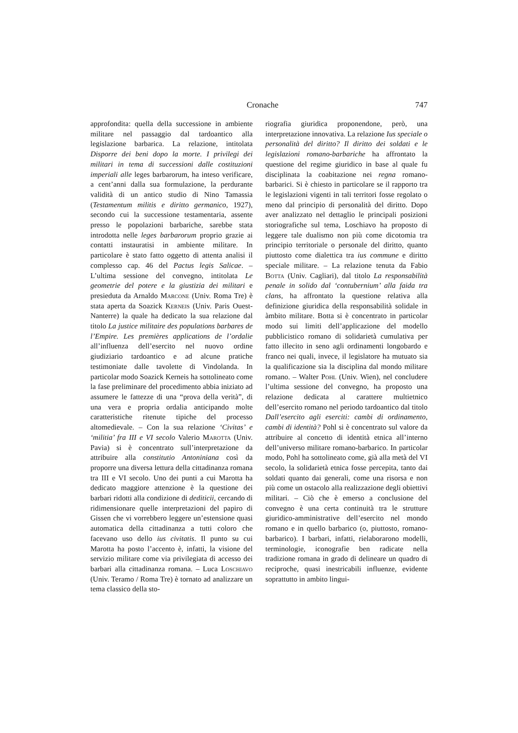Cronache 747
approfondita: quella della successione in ambiente militare nel passaggio dal tardoantico alla legislazione barbarica. La relazione, intitolata Disporre dei beni dopo la morte. I privilegi dei militari in tema di successioni dalle costituzioni imperiali alle leges barbarorum, ha inteso verificare, a cent’anni dalla sua formulazione, la perdurante validità di un antico studio di Nino Tamassia (Testamentum militis e diritto germanico, 1927), secondo cui la successione testamentaria, assente presso le popolazioni barbariche, sarebbe stata introdotta nelle leges barbarorum proprio grazie ai contatti instauratisi in ambiente militare. In particolare è stato fatto oggetto di attenta analisi il complesso cap. 46 del Pactus legis Salicae. – L’ultima sessione del convegno, intitolata Le geometrie del potere e la giustizia dei militari e presieduta da Arnaldo Marcone (Univ. Roma Tre) è stata aperta da Soazick Kerneis (Univ. Paris Ouest-Nanterre) la quale ha dedicato la sua relazione dal titolo La justice militaire des populations barbares de l’Empire. Les premières applications de l’ordalie all’influenza dell’esercito nel nuovo ordine giudiziario tardoantico e ad alcune pratiche testimoniate dalle tavolette di Vindolanda. In particolar modo Soazick Kerneis ha sottolineato come la fase preliminare del procedimento abbia iniziato ad assumere le fattezze di una “prova della verità”, di una vera e propria ordalia anticipando molte caratteristiche ritenute tipiche del processo altomedievale. – Con la sua relazione ‘Civitas’ e ‘militia’ fra III e VI secolo Valerio Marotta (Univ. Pavia) si è concentrato sull’interpretazione da attribuire alla constitutio Antoniniana così da proporre una diversa lettura della cittadinanza romana tra III e VI secolo. Uno dei punti a cui Marotta ha dedicato maggiore attenzione è la questione dei barbari ridotti alla condizione di dediticii, cercando di ridimensionare quelle interpretazioni del papiro di Gissen che vi vorrebbero leggere un’estensione quasi automatica della cittadinanza a tutti coloro che facevano uso dello ius civitatis. Il punto su cui Marotta ha posto l’accento è, infatti, la visione del servizio militare come via privilegiata di accesso dei barbari alla cittadinanza romana. – Luca Loschiavo (Univ. Teramo / Roma Tre) è tornato ad analizzare un tema classico della sto-
riografia giuridica proponendone, però, una interpretazione innovativa. La relazione Ius speciale o personalità del diritto? Il diritto dei soldati e le legislazioni romano-barbariche ha affrontato la questione del regime giuridico in base al quale fu disciplinata la coabitazione nei regna romano-barbarici. Si è chiesto in particolare se il rapporto tra le legislazioni vigenti in tali territori fosse regolato o meno dal principio di personalità del diritto. Dopo aver analizzato nel dettaglio le principali posizioni storiografiche sul tema, Loschiavo ha proposto di leggere tale dualismo non più come dicotomia tra principio territoriale o personale del diritto, quanto piuttosto come dialettica tra ius commune e diritto speciale militare. – La relazione tenuta da Fabio Botta (Univ. Cagliari), dal titolo La responsabilità penale in solido dal ‘contubernium’ alla faida tra clans, ha affrontato la questione relativa alla definizione giuridica della responsabilità solidale in àmbito militare. Botta si è concentrato in particolar modo sui limiti dell’applicazione del modello pubblicistico romano di solidarietà cumulativa per fatto illecito in seno agli ordinamenti longobardo e franco nei quali, invece, il legislatore ha mutuato sia la qualificazione sia la disciplina dal mondo militare romano. – Walter Pohl (Univ. Wien), nel concludere l’ultima sessione del convegno, ha proposto una relazione dedicata al carattere multietnico dell’esercito romano nel periodo tardoantico dal titolo Dall’esercito agli eserciti: cambi di ordinamento, cambi di identità? Pohl si è concentrato sul valore da attribuire al concetto di identità etnica all’interno dell’universo militare romano-barbarico. In particolar modo, Pohl ha sottolineato come, già alla metà del VI secolo, la solidarietà etnica fosse percepita, tanto dai soldati quanto dai generali, come una risorsa e non più come un ostacolo alla realizzazione degli obiettivi militari. – Ciò che è emerso a conclusione del convegno è una certa continuità tra le strutture giuridico-amministrative dell’esercito nel mondo romano e in quello barbarico (o, piuttosto, romano-barbarico). I barbari, infatti, rielaborarono modelli, terminologie, iconografie ben radicate nella tradizione romana in grado di delineare un quadro di reciproche, quasi inestricabili influenze, evidente soprattutto in ambito lingui-